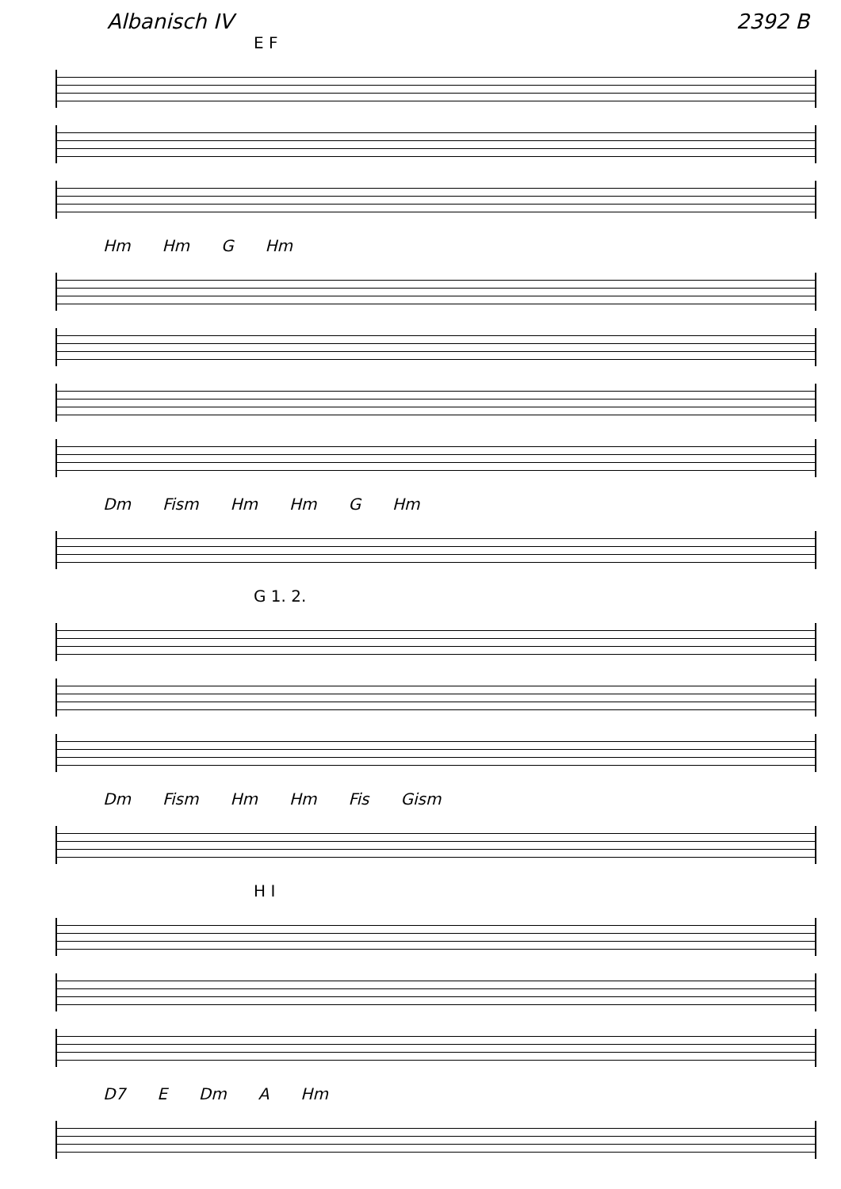Albanisch IV 2392 B
E F
Hm Hm G Hm
Dm Fism Hm Hm G Hm
G 1. 2.
Dm Fism Hm Hm Fis Gism
H I
D7 E Dm A Hm